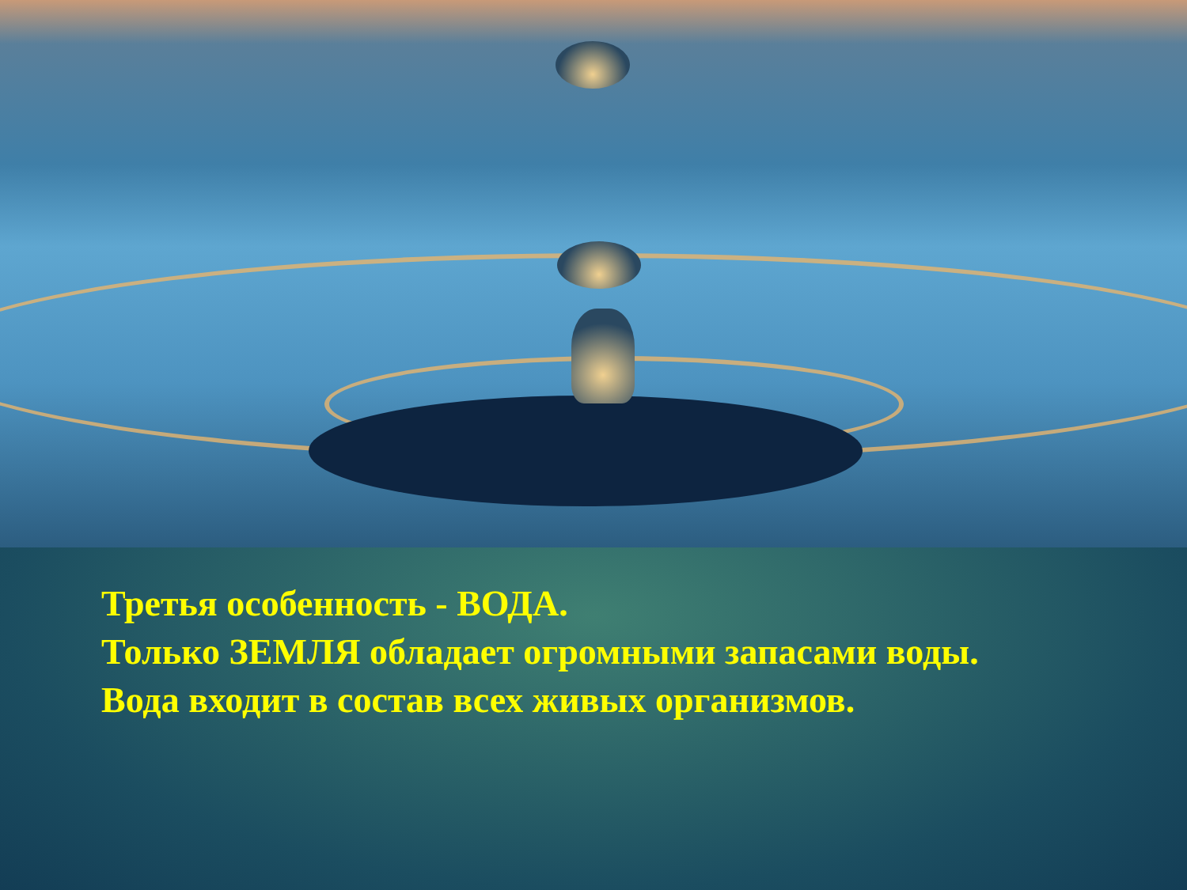Третья особенность - ВОДА.
Только ЗЕМЛЯ обладает огромными запасами воды.
Вода входит в состав всех живых организмов.